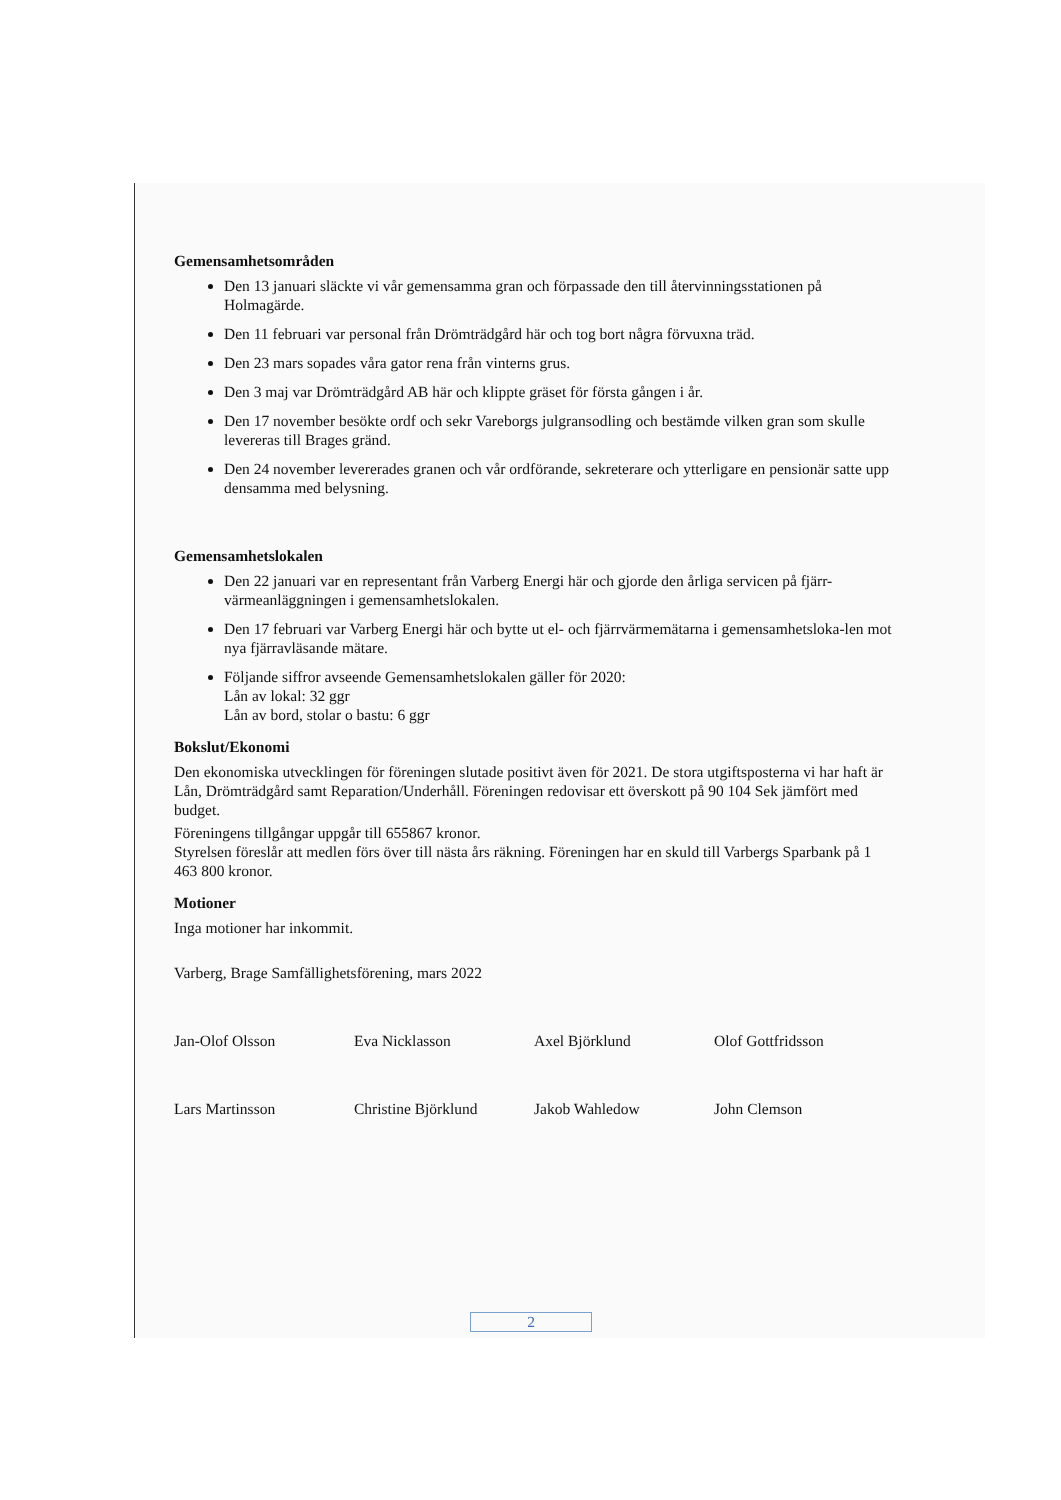Gemensamhetsområden
Den 13 januari släckte vi vår gemensamma gran och förpassade den till återvinningsstationen på Holmagärde.
Den 11 februari var personal från Drömträdgård här och tog bort några förvuxna träd.
Den 23 mars sopades våra gator rena från vinterns grus.
Den 3 maj var Drömträdgård AB här och klippte gräset för första gången i år.
Den 17 november besökte ordf och sekr Vareborgs julgransodling och bestämde vilken gran som skulle levereras till Brages gränd.
Den 24 november levererades granen och vår ordförande, sekreterare och ytterligare en pensionär satte upp densamma med belysning.
Gemensamhetslokalen
Den 22 januari var en representant från Varberg Energi här och gjorde den årliga servicen på fjärr-värmeanläggningen i gemensamhetslokalen.
Den 17 februari var Varberg Energi här och bytte ut el- och fjärrvärmemätarna i gemensamhetsloka-len mot nya fjärravläsande mätare.
Följande siffror avseende Gemensamhetslokalen gäller för 2020:
Lån av lokal: 32 ggr
Lån av bord, stolar o bastu: 6 ggr
Bokslut/Ekonomi
Den ekonomiska utvecklingen för föreningen slutade positivt även för 2021. De stora utgiftsposterna vi har haft är Lån, Drömträdgård samt Reparation/Underhåll. Föreningen redovisar ett överskott på 90 104 Sek jämfört med budget.
Föreningens tillgångar uppgår till 655867 kronor.
Styrelsen föreslår att medlen förs över till nästa års räkning. Föreningen har en skuld till Varbergs Sparbank på 1 463 800 kronor.
Motioner
Inga motioner har inkommit.
Varberg, Brage Samfällighetsförening, mars 2022
Jan-Olof Olsson
Eva Nicklasson
Axel Björklund
Olof Gottfridsson
Lars Martinsson
Christine Björklund
Jakob Wahledow
John Clemson
2